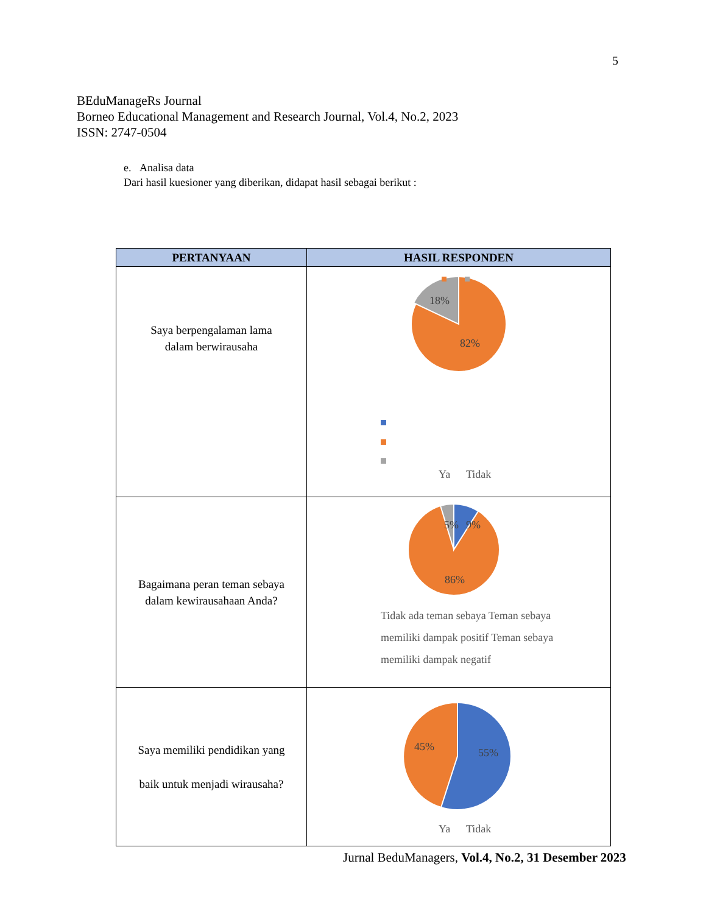5
BEduManageRs Journal
Borneo Educational Management and Research Journal, Vol.4, No.2, 2023
ISSN: 2747-0504
e. Analisa data
Dari hasil kuesioner yang diberikan, didapat hasil sebagai berikut :
| PERTANYAAN | HASIL RESPONDEN |
| --- | --- |
| Saya berpengalaman lama dalam berwirausaha | 18% 82% Ya Tidak |
| Bagaimana peran teman sebaya dalam kewirausahaan Anda? | 5% 9% 86% Tidak ada teman sebaya Teman sebaya memiliki dampak positif Teman sebaya memiliki dampak negatif |
| Saya memiliki pendidikan yang baik untuk menjadi wirausaha? | 45% 55% Ya Tidak |
Jurnal BeduManagers, Vol.4, No.2, 31 Desember 2023